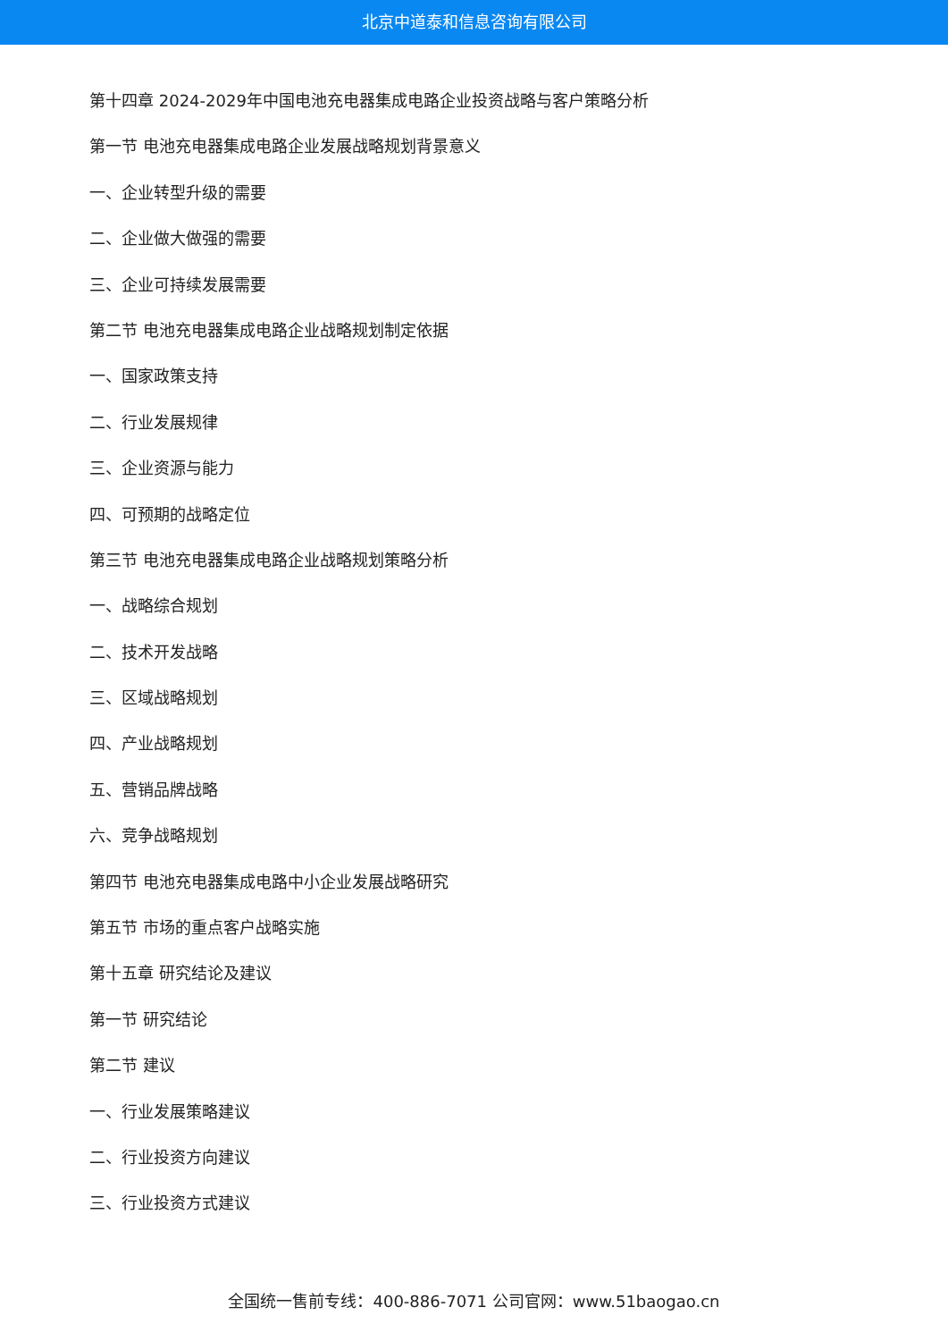北京中道泰和信息咨询有限公司
第十四章 2024-2029年中国电池充电器集成电路企业投资战略与客户策略分析
第一节 电池充电器集成电路企业发展战略规划背景意义
一、企业转型升级的需要
二、企业做大做强的需要
三、企业可持续发展需要
第二节 电池充电器集成电路企业战略规划制定依据
一、国家政策支持
二、行业发展规律
三、企业资源与能力
四、可预期的战略定位
第三节 电池充电器集成电路企业战略规划策略分析
一、战略综合规划
二、技术开发战略
三、区域战略规划
四、产业战略规划
五、营销品牌战略
六、竞争战略规划
第四节 电池充电器集成电路中小企业发展战略研究
第五节 市场的重点客户战略实施
第十五章 研究结论及建议
第一节 研究结论
第二节 建议
一、行业发展策略建议
二、行业投资方向建议
三、行业投资方式建议
全国统一售前专线：400-886-7071 公司官网：www.51baogao.cn